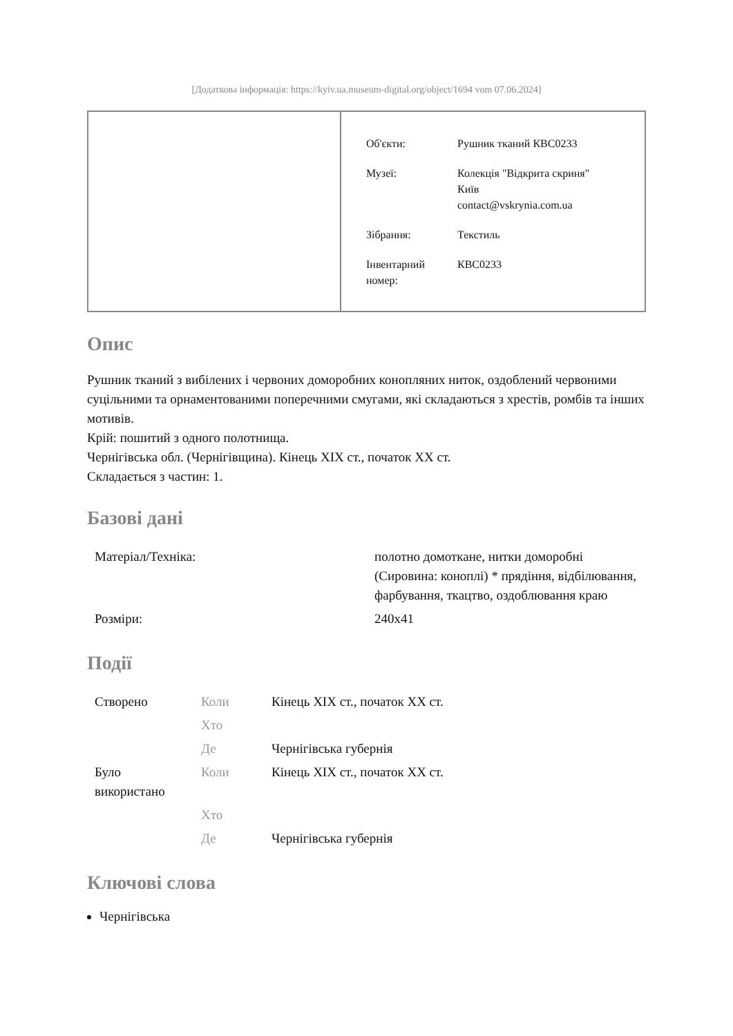[Додаткова інформація: https://kyiv.ua.museum-digital.org/object/1694 vom 07.06.2024]
| Об'єкти: | Рушник тканий КВС0233 |
| Музеї: | Колекція "Відкрита скриня" Київ contact@vskrynia.com.ua |
| Зібрання: | Текстиль |
| Інвентарний номер: | КВС0233 |
Опис
Рушник тканий з вибілених і червоних доморобних конопляних ниток, оздоблений червоними суцільними та орнаментованими поперечними смугами, які складаються з хрестів, ромбів та інших мотивів.
Крій: пошитий з одного полотнища.
Чернігівська обл. (Чернігівщина). Кінець XIX ст., початок XX ст.
Складається з частин: 1.
Базові дані
| Матеріал/Техніка: | полотно домоткане, нитки доморобні (Сировина: коноплі) * прядіння, відбілювання, фарбування, ткацтво, оздоблювання краю |
| Розміри: | 240x41 |
Події
| Створено | Коли | Кінець XIX ст., початок XX ст. |
| | Хто | |
| | Де | Чернігівська губернія |
| Було використано | Коли | Кінець XIX ст., початок XX ст. |
| | Хто | |
| | Де | Чернігівська губернія |
Ключові слова
Чернігівська